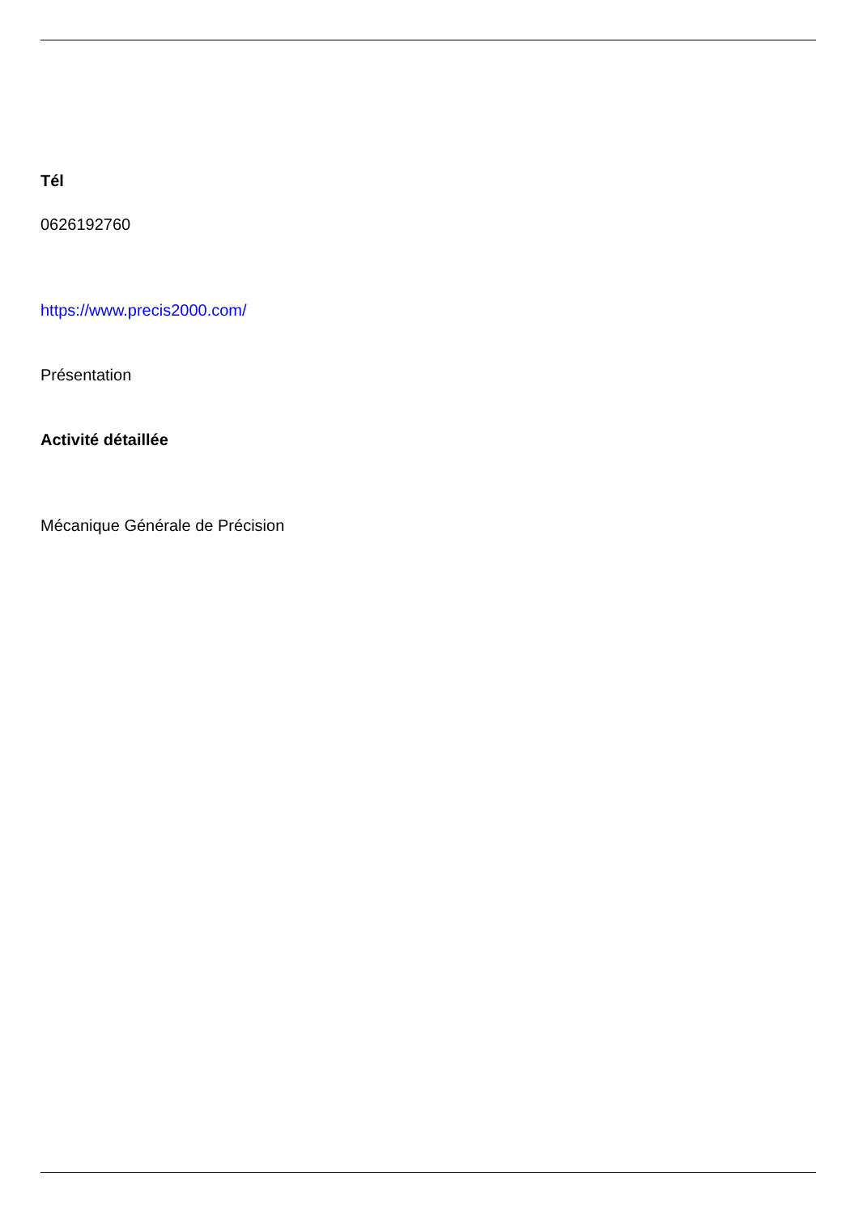Tél
0626192760
https://www.precis2000.com/
Présentation
Activité détaillée
Mécanique Générale de Précision